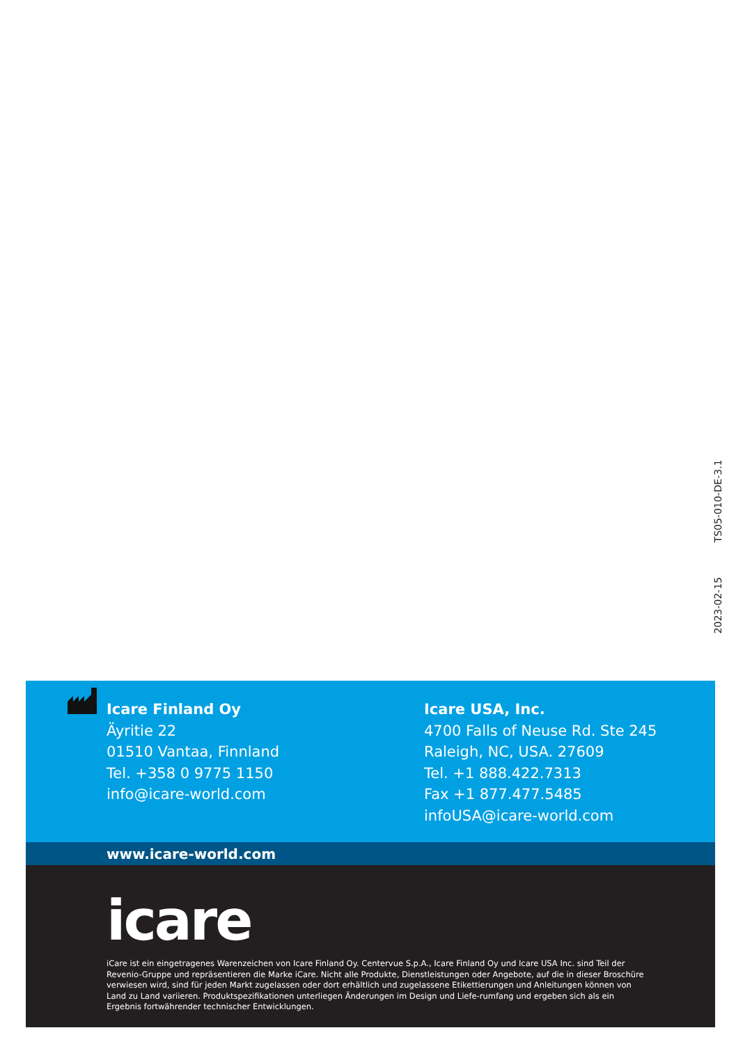2023-02-15 TS05-010-DE-3.1
Icare Finland Oy
Äyritie 22
01510 Vantaa, Finnland
Tel. +358 0 9775 1150
info@icare-world.com
Icare USA, Inc.
4700 Falls of Neuse Rd. Ste 245
Raleigh, NC, USA. 27609
Tel. +1 888.422.7313
Fax +1 877.477.5485
infoUSA@icare-world.com
www.icare-world.com
icare
iCare ist ein eingetragenes Warenzeichen von Icare Finland Oy. Centervue S.p.A., Icare Finland Oy und Icare USA Inc. sind Teil der Revenio-Gruppe und repräsentieren die Marke iCare. Nicht alle Produkte, Dienstleistungen oder Angebote, auf die in dieser Broschüre verwiesen wird, sind für jeden Markt zugelassen oder dort erhältlich und zugelassene Etikettierungen und Anleitungen können von Land zu Land variieren. Produktspezifikationen unterliegen Änderungen im Design und Liefe-rumfang und ergeben sich als ein Ergebnis fortwährender technischer Entwicklungen.